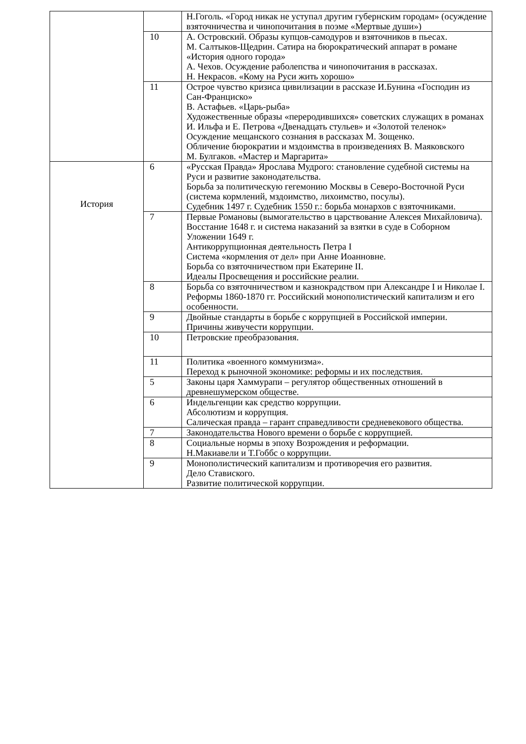| | | Н.Гоголь. «Город никак не уступал другим губернским городам» (осуждение взяточничества и чинопочитания в поэме «Мертвые души») |
| | 10 | А. Островский. Образы купцов-самодуров и взяточников в пьесах. М. Салтыков-Щедрин. Сатира на бюрократический аппарат в романе «История одного города» А. Чехов. Осуждение раболепства и чинопочитания в рассказах. Н. Некрасов. «Кому на Руси жить хорошо» |
| | 11 | Острое чувство кризиса цивилизации в рассказе И.Бунина «Господин из Сан-Франциско» В. Астафьев. «Царь-рыба» Художественные образы «переродившихся» советских служащих в романах И. Ильфа и Е. Петрова «Двенадцать стульев» и «Золотой теленок» Осуждение мещанского сознания в рассказах М. Зощенко. Обличение бюрократии и мздоимства в произведениях В. Маяковского М. Булгаков. «Мастер и Маргарита» |
| История | 6 | «Русская Правда» Ярослава Мудрого: становление судебной системы на Руси и развитие законодательства. Борьба за политическую гегемонию Москвы в Северо-Восточной Руси (система кормлений, мздоимство, лихоимство, посулы). Судебник 1497 г. Судебник 1550 г.: борьба монархов с взяточниками. |
| | 7 | Первые Романовы (вымогательство в царствование Алексея Михайловича). Восстание 1648 г. и система наказаний за взятки в суде в Соборном Уложении 1649 г. Антикоррупционная деятельность Петра I Система «кормления от дел» при Анне Иоанновне. Борьба со взяточничеством при Екатерине II. Идеалы Просвещения и российские реалии. |
| | 8 | Борьба со взяточничеством и казнокрадством при Александре I и Николае I. Реформы 1860-1870 гг. Российский монополистический капитализм и его особенности. |
| | 9 | Двойные стандарты в борьбе с коррупцией в Российской империи. Причины живучести коррупции. |
| | 10 | Петровские преобразования. |
| | 11 | Политика «военного коммунизма». Переход к рыночной экономике: реформы и их последствия. |
| | 5 | Законы царя Хаммурапи – регулятор общественных отношений в древнешумерском обществе. |
| | 6 | Индельгенции как средство коррупции. Абсолютизм и коррупция. Салическая правда – гарант справедливости средневекового общества. |
| | 7 | Законодательства Нового времени о борьбе с коррупцией. |
| | 8 | Социальные нормы в эпоху Возрождения и реформации. Н.Макиавели и Т.Гоббс о коррупции. |
| | 9 | Монополистический капитализм и противоречия его развития. Дело Ставиского. Развитие политической коррупции. |